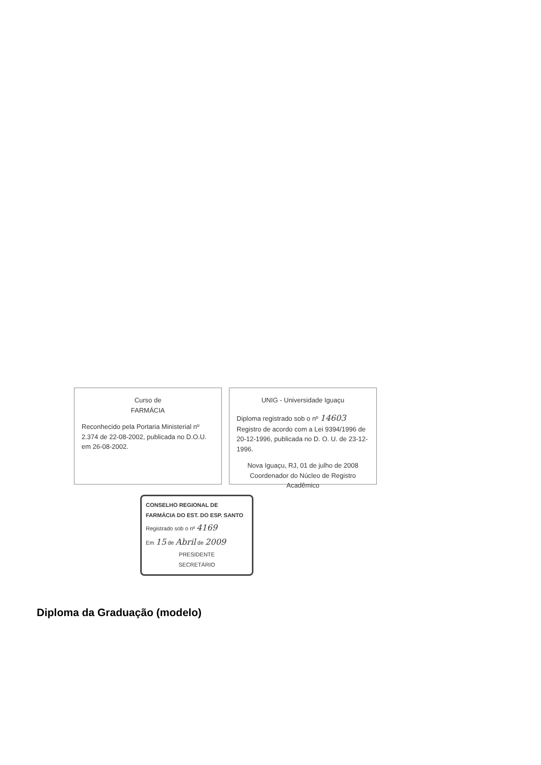Curso de
FARMÁCIA
Reconhecido pela Portaria Ministerial nº 2.374 de 22-08-2002, publicada no D.O.U. em 26-08-2002.
UNIG - Universidade Iguaçu
Diploma registrado sob o nº 14603 Registro de acordo com a Lei 9394/1996 de 20-12-1996, publicada no D. O. U. de 23-12-1996.
Nova Iguaçu, RJ, 01 de julho de 2008
Coordenador do Núcleo de Registro Acadêmico
CONSELHO REGIONAL DE FARMÁCIA DO EST. DO ESP. SANTO
Registrado sob o nº 4169
Em 15 de Abril de 2009
PRESIDENTE
SECRETÁRIO
Diploma da Graduação (modelo)